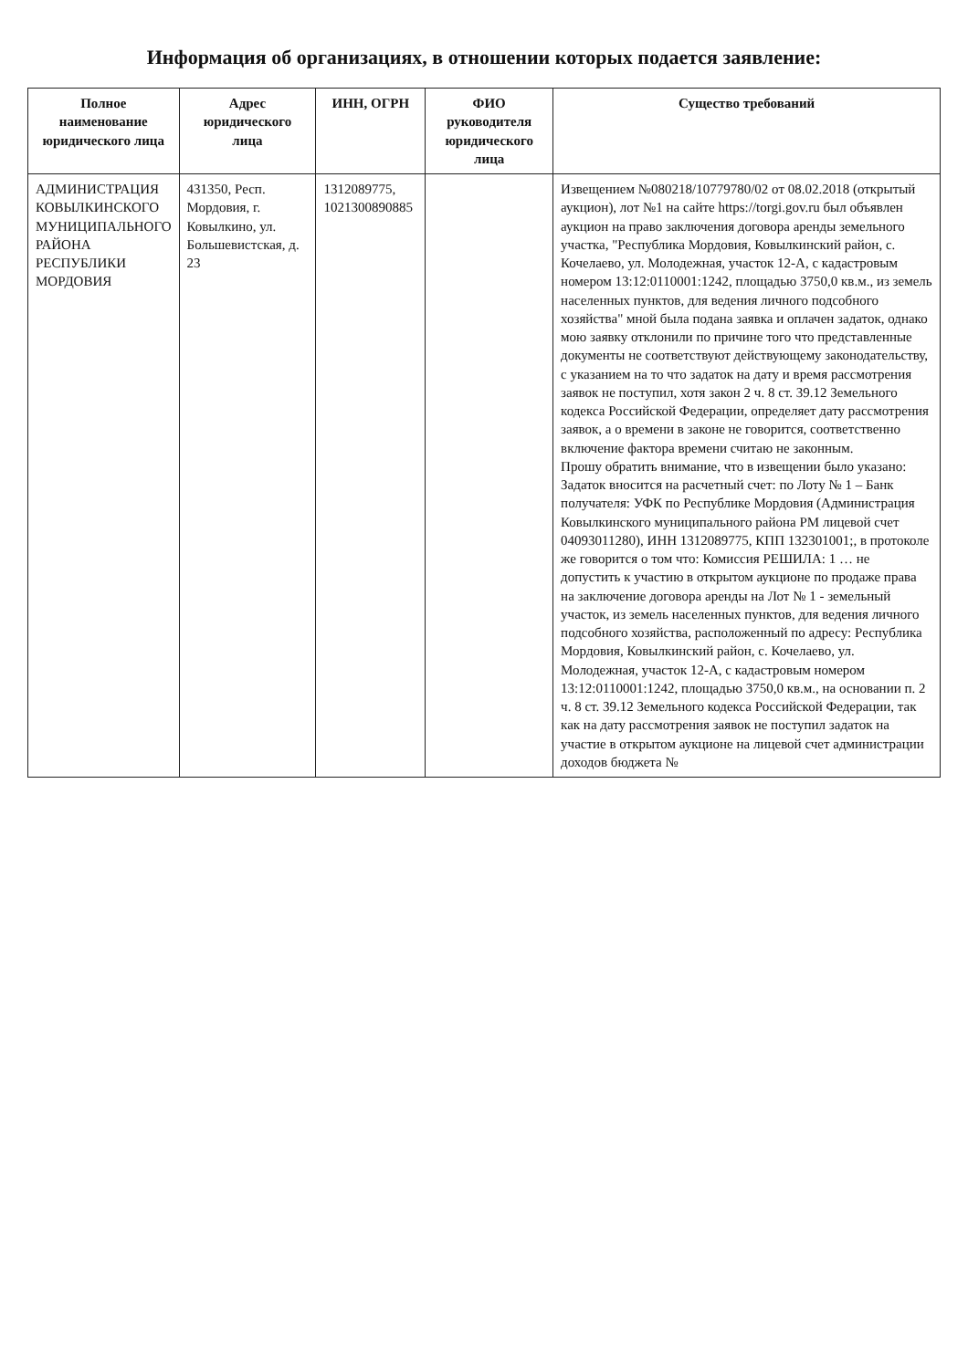Информация об организациях, в отношении которых подается заявление:
| Полное наименование юридического лица | Адрес юридического лица | ИНН, ОГРН | ФИО руководителя юридического лица | Существо требований |
| --- | --- | --- | --- | --- |
| АДМИНИСТРАЦИЯ КОВЫЛКИНСКОГО МУНИЦИПАЛЬНОГО РАЙОНА РЕСПУБЛИКИ МОРДОВИЯ | 431350, Респ. Мордовия, г. Ковылкино, ул. Большевистская, д. 23 | 1312089775, 1021300890885 | | Извещением №080218/10779780/02 от 08.02.2018 (открытый аукцион), лот №1 на сайте https://torgi.gov.ru был объявлен аукцион на право заключения договора аренды земельного участка, "Республика Мордовия, Ковылкинский район, с. Кочелаево, ул. Молодежная, участок 12-А, с кадастровым номером 13:12:0110001:1242, площадью 3750,0 кв.м., из земель населенных пунктов, для ведения личного подсобного хозяйства" мной была подана заявка и оплачен задаток, однако мою заявку отклонили по причине того что представленные документы не соответствуют действующему законодательству, с указанием на то что задаток на дату и время рассмотрения заявок не поступил, хотя закон 2 ч. 8 ст. 39.12 Земельного кодекса Российской Федерации, определяет дату рассмотрения заявок, а о времени в законе не говорится, соответственно включение фактора времени считаю не законным. Прошу обратить внимание, что в извещении было указано: Задаток вносится на расчетный счет: по Лоту № 1 – Банк получателя: УФК по Республике Мордовия (Администрация Ковылкинского муниципального района РМ лицевой счет 04093011280), ИНН 1312089775, КПП 132301001;, в протоколе же говорится о том что: Комиссия РЕШИЛА: 1 … не допустить к участию в открытом аукционе по продаже права на заключение договора аренды на Лот № 1 - земельный участок, из земель населенных пунктов, для ведения личного подсобного хозяйства, расположенный по адресу: Республика Мордовия, Ковылкинский район, с. Кочелаево, ул. Молодежная, участок 12-А, с кадастровым номером 13:12:0110001:1242, площадью 3750,0 кв.м., на основании п. 2 ч. 8 ст. 39.12 Земельного кодекса Российской Федерации, так как на дату рассмотрения заявок не поступил задаток на участие в открытом аукционе на лицевой счет администрации доходов бюджета № |